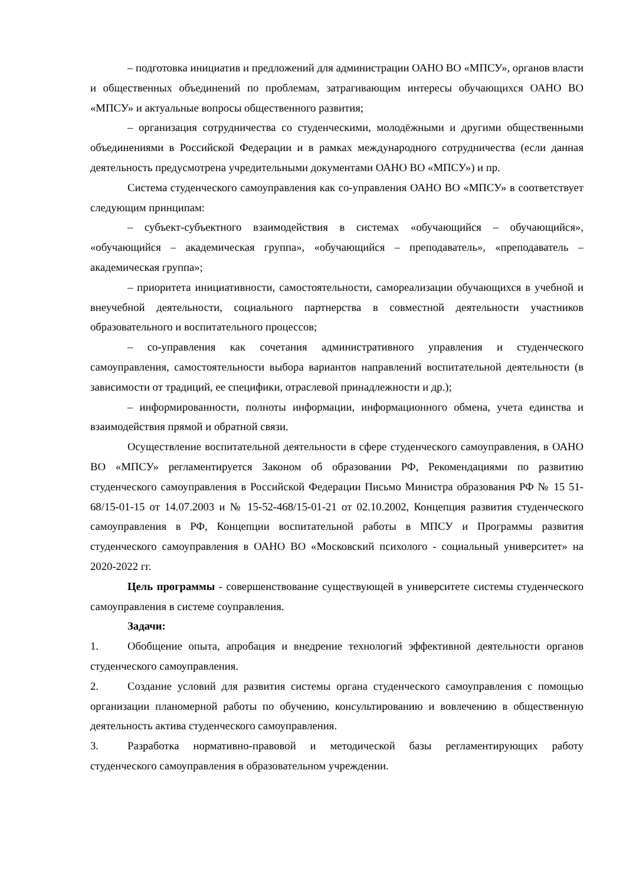– подготовка инициатив и предложений для администрации ОАНО ВО «МПСУ», органов власти и общественных объединений по проблемам, затрагивающим интересы обучающихся ОАНО ВО «МПСУ» и актуальные вопросы общественного развития;
– организация сотрудничества со студенческими, молодёжными и другими общественными объединениями в Российской Федерации и в рамках международного сотрудничества (если данная деятельность предусмотрена учредительными документами ОАНО ВО «МПСУ») и пр.
Система студенческого самоуправления как со-управления ОАНО ВО «МПСУ» в соответствует следующим принципам:
– субъект-субъектного взаимодействия в системах «обучающийся – обучающийся», «обучающийся – академическая группа», «обучающийся – преподаватель», «преподаватель – академическая группа»;
– приоритета инициативности, самостоятельности, самореализации обучающихся в учебной и внеучебной деятельности, социального партнерства в совместной деятельности участников образовательного и воспитательного процессов;
– со-управления как сочетания административного управления и студенческого самоуправления, самостоятельности выбора вариантов направлений воспитательной деятельности (в зависимости от традиций, ее специфики, отраслевой принадлежности и др.);
– информированности, полноты информации, информационного обмена, учета единства и взаимодействия прямой и обратной связи.
Осуществление воспитательной деятельности в сфере студенческого самоуправления, в ОАНО ВО «МПСУ» регламентируется Законом об образовании РФ, Рекомендациями по развитию студенческого самоуправления в Российской Федерации Письмо Министра образования РФ № 15 51- 68/15-01-15 от 14.07.2003 и № 15-52-468/15-01-21 от 02.10.2002, Концепция развития студенческого самоуправления в РФ, Концепции воспитательной работы в МПСУ и Программы развития студенческого самоуправления в ОАНО ВО «Московский психолого - социальный университет» на 2020-2022 гг.
Цель программы - совершенствование существующей в университете системы студенческого самоуправления в системе соуправления.
Задачи:
1. Обобщение опыта, апробация и внедрение технологий эффективной деятельности органов студенческого самоуправления.
2. Создание условий для развития системы органа студенческого самоуправления с помощью организации планомерной работы по обучению, консультированию и вовлечению в общественную деятельность актива студенческого самоуправления.
3. Разработка нормативно-правовой и методической базы регламентирующих работу студенческого самоуправления в образовательном учреждении.